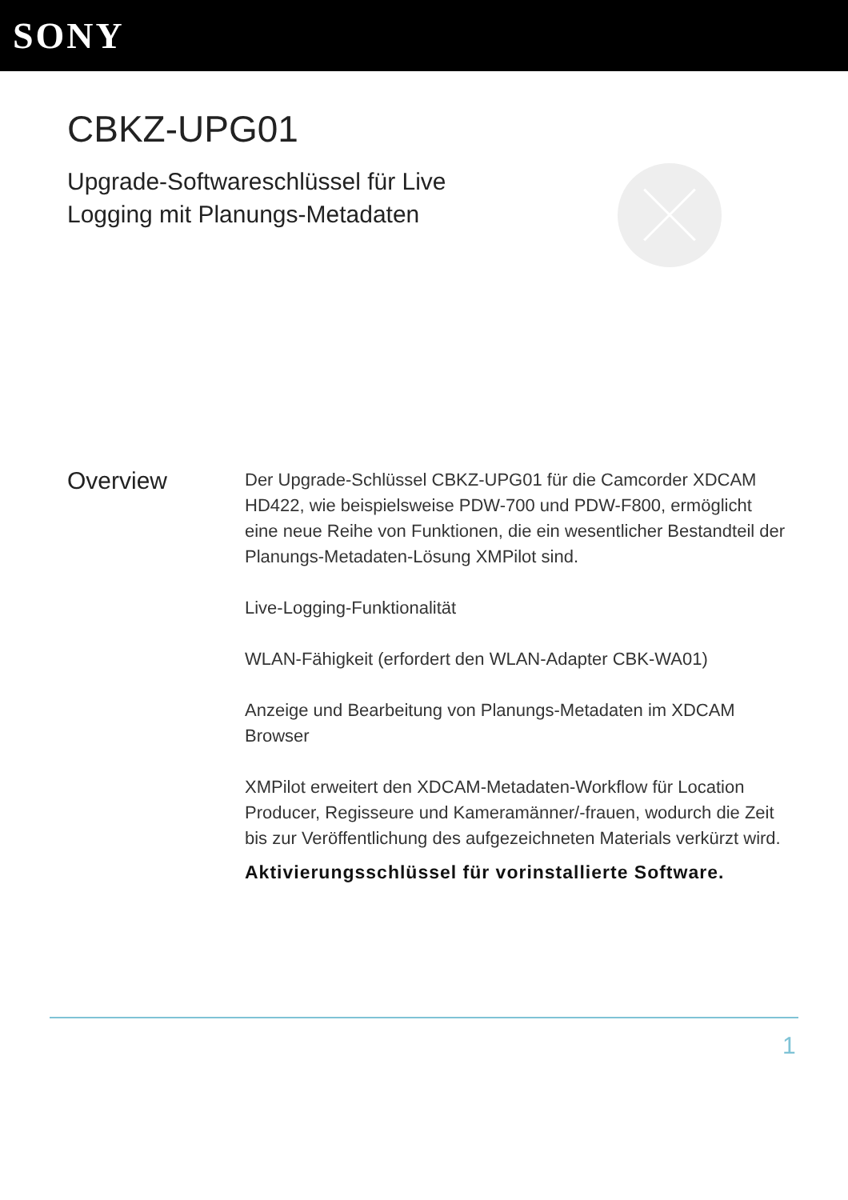SONY
CBKZ-UPG01
Upgrade-Softwareschlüssel für Live Logging mit Planungs-Metadaten
Overview
Der Upgrade-Schlüssel CBKZ-UPG01 für die Camcorder XDCAM HD422, wie beispielsweise PDW-700 und PDW-F800, ermöglicht eine neue Reihe von Funktionen, die ein wesentlicher Bestandteil der Planungs-Metadaten-Lösung XMPilot sind.
Live-Logging-Funktionalität
WLAN-Fähigkeit (erfordert den WLAN-Adapter CBK-WA01)
Anzeige und Bearbeitung von Planungs-Metadaten im XDCAM Browser
XMPilot erweitert den XDCAM-Metadaten-Workflow für Location Producer, Regisseure und Kameramänner/-frauen, wodurch die Zeit bis zur Veröffentlichung des aufgezeichneten Materials verkürzt wird.
Aktivierungsschlüssel für vorinstallierte Software.
1